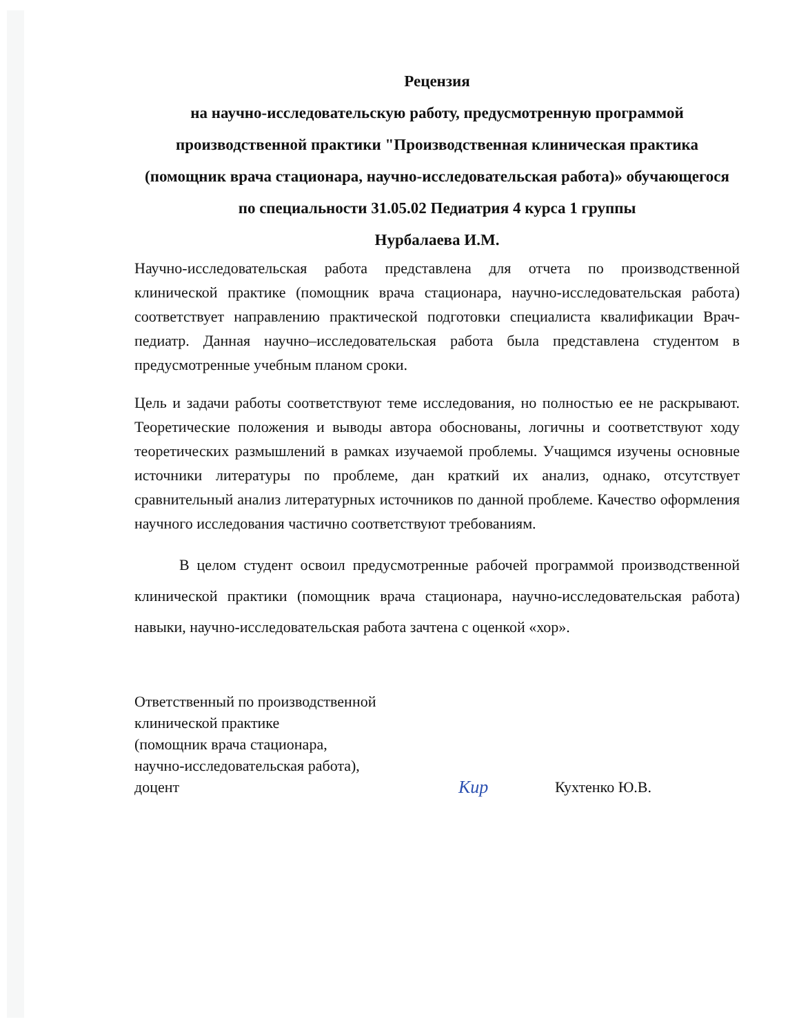Рецензия
на научно-исследовательскую работу, предусмотренную программой производственной практики "Производственная клиническая практика (помощник врача стационара, научно-исследовательская работа)» обучающегося по специальности 31.05.02 Педиатрия 4 курса 1 группы
Нурбалаева И.М.
Научно-исследовательская работа представлена для отчета по производственной клинической практике (помощник врача стационара, научно-исследовательская работа) соответствует направлению практической подготовки специалиста квалификации Врач-педиатр. Данная научно–исследовательская работа была представлена студентом в предусмотренные учебным планом сроки.
Цель и задачи работы соответствуют теме исследования, но полностью ее не раскрывают. Теоретические положения и выводы автора обоснованы, логичны и соответствуют ходу теоретических размышлений в рамках изучаемой проблемы. Учащимся изучены основные источники литературы по проблеме, дан краткий их анализ, однако, отсутствует сравнительный анализ литературных источников по данной проблеме. Качество оформления научного исследования частично соответствуют требованиям.
В целом студент освоил предусмотренные рабочей программой производственной клинической практики (помощник врача стационара, научно-исследовательская работа) навыки, научно-исследовательская работа зачтена с оценкой «хор».
Ответственный по производственной
клинической практике
(помощник врача стационара,
научно-исследовательская работа),
доцент
Кир
Кухтенко Ю.В.